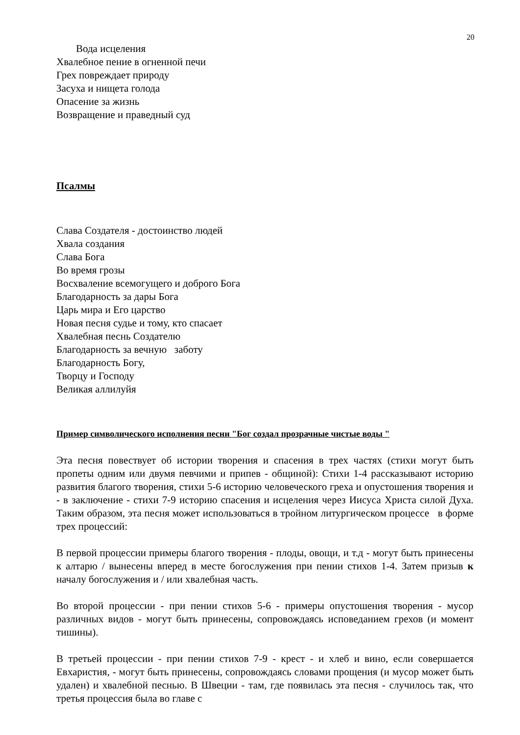20
Вода исцеления
Хвалебное пение в огненной печи
Грех повреждает природу
Засуха и нищета голода
Опасение за жизнь
Возвращение и праведный суд
Псалмы
Слава Создателя - достоинство людей
Хвала создания
Слава Бога
Во время грозы
Восхваление всемогущего и доброго Бога
Благодарность за дары Бога
Царь мира и Его царство
Новая песня судье и тому, кто спасает
Хвалебная песнь Создателю
Благодарность за вечную заботу
Благодарность Богу,
Творцу и Господу
Великая аллилуйя
Пример символического исполнения песни "Бог создал прозрачные чистые воды "
Эта песня повествует об истории творения и спасения в трех частях (стихи могут быть пропеты одним или двумя певчими и припев - общиной): Стихи 1-4 рассказывают историю развития благого творения, стихи 5-6 историю человеческого греха и опустошения творения и - в заключение - стихи 7-9 историю спасения и исцеления через Иисуса Христа силой Духа. Таким образом, эта песня может использоваться в тройном литургическом процессе в форме трех процессий:
В первой процессии примеры благого творения - плоды, овощи, и т.д - могут быть принесены к алтарю / вынесены вперед в месте богослужения при пении стихов 1-4. Затем призыв к началу богослужения и / или хвалебная часть.
Во второй процессии - при пении стихов 5-6 - примеры опустошения творения - мусор различных видов - могут быть принесены, сопровождаясь исповеданием грехов (и момент тишины).
В третьей процессии - при пении стихов 7-9 - крест - и хлеб и вино, если совершается Евхаристия, - могут быть принесены, сопровождаясь словами прощения (и мусор может быть удален) и хвалебной песнью. В Швеции - там, где появилась эта песня - случилось так, что третья процессия была во главе с